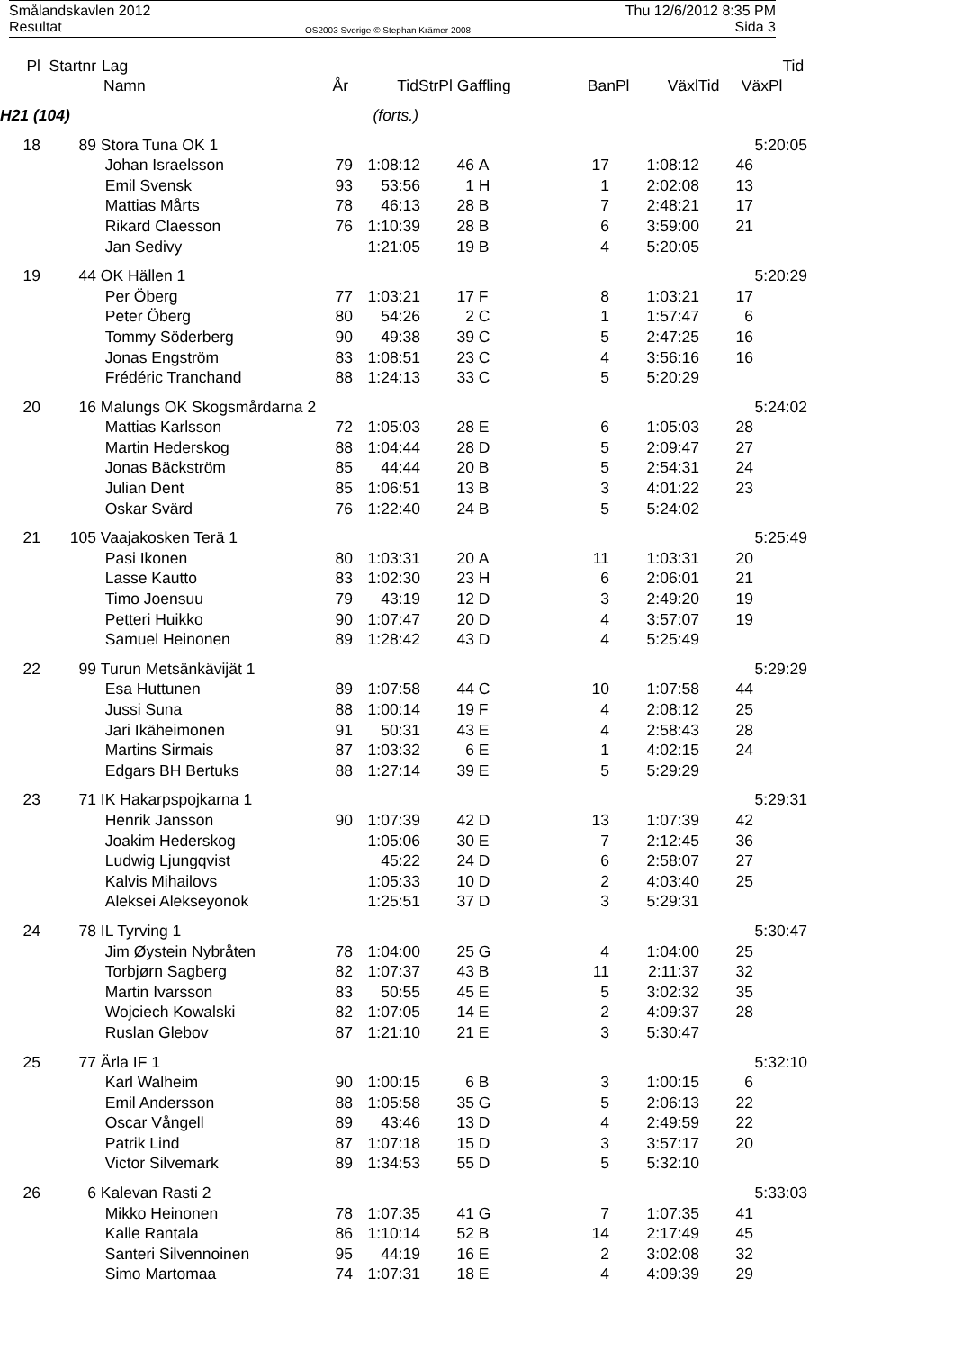Smålandskavlen 2012
Resultat
OS2003 Sverige © Stephan Krämer 2008
Thu 12/6/2012 8:35 PM
Sida 3
| Pl | Startnr | Lag | | | | | | | | Tid |
| --- | --- | --- | --- | --- | --- | --- | --- | --- | --- | --- |
| | | Namn | År | Tid | StrPl Gaffling | | BanPl | VäxlTid | VäxPl | |
| H21 (104) | | | | (forts.) | | | | | | |
| 18 | 89 | Stora Tuna OK 1 | | | | | | | | 5:20:05 |
| | | Johan Israelsson | 79 | 1:08:12 | 46 | A | 17 | 1:08:12 | 46 | |
| | | Emil Svensk | 93 | 53:56 | 1 | H | 1 | 2:02:08 | 13 | |
| | | Mattias Mårts | 78 | 46:13 | 28 | B | 7 | 2:48:21 | 17 | |
| | | Rikard Claesson | 76 | 1:10:39 | 28 | B | 6 | 3:59:00 | 21 | |
| | | Jan Sedivy | | 1:21:05 | 19 | B | 4 | 5:20:05 | | |
| 19 | 44 | OK Hällen 1 | | | | | | | | 5:20:29 |
| | | Per Öberg | 77 | 1:03:21 | 17 | F | 8 | 1:03:21 | 17 | |
| | | Peter Öberg | 80 | 54:26 | 2 | C | 1 | 1:57:47 | 6 | |
| | | Tommy Söderberg | 90 | 49:38 | 39 | C | 5 | 2:47:25 | 16 | |
| | | Jonas Engström | 83 | 1:08:51 | 23 | C | 4 | 3:56:16 | 16 | |
| | | Frédéric Tranchand | 88 | 1:24:13 | 33 | C | 5 | 5:20:29 | | |
| 20 | 16 | Malungs OK Skogsmårdarna 2 | | | | | | | | 5:24:02 |
| | | Mattias Karlsson | 72 | 1:05:03 | 28 | E | 6 | 1:05:03 | 28 | |
| | | Martin Hederskog | 88 | 1:04:44 | 28 | D | 5 | 2:09:47 | 27 | |
| | | Jonas Bäckström | 85 | 44:44 | 20 | B | 5 | 2:54:31 | 24 | |
| | | Julian Dent | 85 | 1:06:51 | 13 | B | 3 | 4:01:22 | 23 | |
| | | Oskar Svärd | 76 | 1:22:40 | 24 | B | 5 | 5:24:02 | | |
| 21 | 105 | Vaajakosken Terä 1 | | | | | | | | 5:25:49 |
| | | Pasi Ikonen | 80 | 1:03:31 | 20 | A | 11 | 1:03:31 | 20 | |
| | | Lasse Kautto | 83 | 1:02:30 | 23 | H | 6 | 2:06:01 | 21 | |
| | | Timo Joensuu | 79 | 43:19 | 12 | D | 3 | 2:49:20 | 19 | |
| | | Petteri Huikko | 90 | 1:07:47 | 20 | D | 4 | 3:57:07 | 19 | |
| | | Samuel Heinonen | 89 | 1:28:42 | 43 | D | 4 | 5:25:49 | | |
| 22 | 99 | Turun Metsänkävijät 1 | | | | | | | | 5:29:29 |
| | | Esa Huttunen | 89 | 1:07:58 | 44 | C | 10 | 1:07:58 | 44 | |
| | | Jussi Suna | 88 | 1:00:14 | 19 | F | 4 | 2:08:12 | 25 | |
| | | Jari Ikäheimonen | 91 | 50:31 | 43 | E | 4 | 2:58:43 | 28 | |
| | | Martins Sirmais | 87 | 1:03:32 | 6 | E | 1 | 4:02:15 | 24 | |
| | | Edgars BH Bertuks | 88 | 1:27:14 | 39 | E | 5 | 5:29:29 | | |
| 23 | 71 | IK Hakarpspojkarna 1 | | | | | | | | 5:29:31 |
| | | Henrik Jansson | 90 | 1:07:39 | 42 | D | 13 | 1:07:39 | 42 | |
| | | Joakim Hederskog | | 1:05:06 | 30 | E | 7 | 2:12:45 | 36 | |
| | | Ludwig Ljungqvist | | 45:22 | 24 | D | 6 | 2:58:07 | 27 | |
| | | Kalvis Mihailovs | | 1:05:33 | 10 | D | 2 | 4:03:40 | 25 | |
| | | Aleksei Alekseyonok | | 1:25:51 | 37 | D | 3 | 5:29:31 | | |
| 24 | 78 | IL Tyrving 1 | | | | | | | | 5:30:47 |
| | | Jim Øystein Nybråten | 78 | 1:04:00 | 25 | G | 4 | 1:04:00 | 25 | |
| | | Torbjørn Sagberg | 82 | 1:07:37 | 43 | B | 11 | 2:11:37 | 32 | |
| | | Martin Ivarsson | 83 | 50:55 | 45 | E | 5 | 3:02:32 | 35 | |
| | | Wojciech Kowalski | 82 | 1:07:05 | 14 | E | 2 | 4:09:37 | 28 | |
| | | Ruslan Glebov | 87 | 1:21:10 | 21 | E | 3 | 5:30:47 | | |
| 25 | 77 | Ärla IF 1 | | | | | | | | 5:32:10 |
| | | Karl Walheim | 90 | 1:00:15 | 6 | B | 3 | 1:00:15 | 6 | |
| | | Emil Andersson | 88 | 1:05:58 | 35 | G | 5 | 2:06:13 | 22 | |
| | | Oscar Vångell | 89 | 43:46 | 13 | D | 4 | 2:49:59 | 22 | |
| | | Patrik Lind | 87 | 1:07:18 | 15 | D | 3 | 3:57:17 | 20 | |
| | | Victor Silvemark | 89 | 1:34:53 | 55 | D | 5 | 5:32:10 | | |
| 26 | 6 | Kalevan Rasti 2 | | | | | | | | 5:33:03 |
| | | Mikko Heinonen | 78 | 1:07:35 | 41 | G | 7 | 1:07:35 | 41 | |
| | | Kalle Rantala | 86 | 1:10:14 | 52 | B | 14 | 2:17:49 | 45 | |
| | | Santeri Silvennoinen | 95 | 44:19 | 16 | E | 2 | 3:02:08 | 32 | |
| | | Simo Martomaa | 74 | 1:07:31 | 18 | E | 4 | 4:09:39 | 29 | |